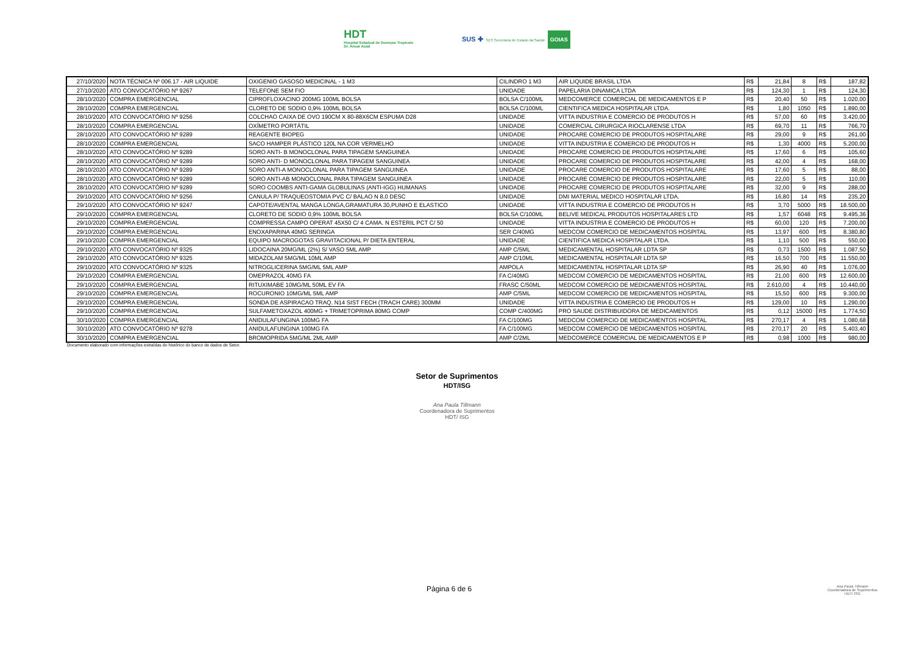HDT
Hospital Estadual de Doenças Tropicais
Dr. Anuar Auad
SUS ✚ SES Secretaria de Estado da Saúde GOIAS
| 27/10/2020 | NOTA TÉCNICA Nº 006.17 - AIR LIQUIDE | OXIGENIO GASOSO MEDICINAL - 1 M3 | CILINDRO 1 M3 | AIR LIQUIDE BRASIL LTDA | R$ | 21,84 | 8 | R$ | 187,82 |
| 27/10/2020 | ATO CONVOCATÓRIO Nº 9267 | TELEFONE SEM FIO | UNIDADE | PAPELARIA DINAMICA LTDA | R$ | 124,30 | 1 | R$ | 124,30 |
| 28/10/2020 | COMPRA EMERGENCIAL | CIPROFLOXACINO 200MG 100ML BOLSA | BOLSA C/100ML | MEDCOMERCE COMERCIAL DE MEDICAMENTOS E P | R$ | 20,40 | 50 | R$ | 1.020,00 |
| 28/10/2020 | COMPRA EMERGENCIAL | CLORETO DE SODIO 0,9% 100ML BOLSA | BOLSA C/100ML | CIENTIFICA MEDICA HOSPITALAR LTDA. | R$ | 1,80 | 1050 | R$ | 1.890,00 |
| 28/10/2020 | ATO CONVOCATÓRIO Nº 9256 | COLCHAO CAIXA DE OVO 190CM X 80-88X6CM ESPUMA D28 | UNIDADE | VITTA INDUSTRIA E COMERCIO DE PRODUTOS H | R$ | 57,00 | 60 | R$ | 3.420,00 |
| 28/10/2020 | COMPRA EMERGENCIAL | OXÍMETRO PORTÁTIL | UNIDADE | COMERCIAL CIRURGICA RIOCLARENSE LTDA | R$ | 69,70 | 11 | R$ | 766,70 |
| 28/10/2020 | ATO CONVOCATÓRIO Nº 9289 | REAGENTE BIOPEG | UNIDADE | PROCARE COMERCIO DE PRODUTOS HOSPITALARE | R$ | 29,00 | 9 | R$ | 261,00 |
| 28/10/2020 | COMPRA EMERGENCIAL | SACO HAMPER PLÁSTICO 120L NA COR VERMELHO | UNIDADE | VITTA INDUSTRIA E COMERCIO DE PRODUTOS H | R$ | 1,30 | 4000 | R$ | 5.200,00 |
| 28/10/2020 | ATO CONVOCATÓRIO Nº 9289 | SORO ANTI- B MONOCLONAL PARA TIPAGEM SANGUINEA | UNIDADE | PROCARE COMERCIO DE PRODUTOS HOSPITALARE | R$ | 17,60 | 6 | R$ | 105,60 |
| 28/10/2020 | ATO CONVOCATÓRIO Nº 9289 | SORO ANTI- D MONOCLONAL PARA TIPAGEM SANGUINEA | UNIDADE | PROCARE COMERCIO DE PRODUTOS HOSPITALARE | R$ | 42,00 | 4 | R$ | 168,00 |
| 28/10/2020 | ATO CONVOCATÓRIO Nº 9289 | SORO ANTI-A MONOCLONAL PARA TIPAGEM SANGUINEA | UNIDADE | PROCARE COMERCIO DE PRODUTOS HOSPITALARE | R$ | 17,60 | 5 | R$ | 88,00 |
| 28/10/2020 | ATO CONVOCATÓRIO Nº 9289 | SORO ANTI-AB MONOCLONAL PARA TIPAGEM SANGUINEA | UNIDADE | PROCARE COMERCIO DE PRODUTOS HOSPITALARE | R$ | 22,00 | 5 | R$ | 110,00 |
| 28/10/2020 | ATO CONVOCATÓRIO Nº 9289 | SORO COOMBS ANTI-GAMA GLOBULINAS (ANTI-IGG) HUMANAS | UNIDADE | PROCARE COMERCIO DE PRODUTOS HOSPITALARE | R$ | 32,00 | 9 | R$ | 288,00 |
| 29/10/2020 | ATO CONVOCATÓRIO Nº 9256 | CANULA P/ TRAQUEOSTOMIA PVC C/ BALAO N 8,0 DESC | UNIDADE | DMI MATERIAL MEDICO HOSPITALAR LTDA. | R$ | 16,80 | 14 | R$ | 235,20 |
| 29/10/2020 | ATO CONVOCATÓRIO Nº 9247 | CAPOTE/AVENTAL MANGA LONGA,GRAMATURA 30,PUNHO E ELASTICO | UNIDADE | VITTA INDUSTRIA E COMERCIO DE PRODUTOS H | R$ | 3,70 | 5000 | R$ | 18.500,00 |
| 29/10/2020 | COMPRA EMERGENCIAL | CLORETO DE SODIO 0,9% 100ML BOLSA | BOLSA C/100ML | BELIVE MEDICAL PRODUTOS HOSPITALARES LTD | R$ | 1,57 | 6048 | R$ | 9.495,36 |
| 29/10/2020 | COMPRA EMERGENCIAL | COMPRESSA CAMPO OPERAT 45X50 C/ 4 CAMA. N ESTERIL PCT C/ 50 | UNIDADE | VITTA INDUSTRIA E COMERCIO DE PRODUTOS H | R$ | 60,00 | 120 | R$ | 7.200,00 |
| 29/10/2020 | COMPRA EMERGENCIAL | ENOXAPARINA 40MG SERINGA | SER C/40MG | MEDCOM COMERCIO DE MEDICAMENTOS HOSPITAL | R$ | 13,97 | 600 | R$ | 8.380,80 |
| 29/10/2020 | COMPRA EMERGENCIAL | EQUIPO MACROGOTAS GRAVITACIONAL P/ DIETA ENTERAL | UNIDADE | CIENTIFICA MEDICA HOSPITALAR LTDA. | R$ | 1,10 | 500 | R$ | 550,00 |
| 29/10/2020 | ATO CONVOCATÓRIO Nº 9325 | LIDOCAINA 20MG/ML (2%) S/ VASO 5ML AMP | AMP C/5ML | MEDICAMENTAL HOSPITALAR LDTA SP | R$ | 0,73 | 1500 | R$ | 1.087,50 |
| 29/10/2020 | ATO CONVOCATÓRIO Nº 9325 | MIDAZOLAM 5MG/ML 10ML AMP | AMP C/10ML | MEDICAMENTAL HOSPITALAR LDTA SP | R$ | 16,50 | 700 | R$ | 11.550,00 |
| 29/10/2020 | ATO CONVOCATÓRIO Nº 9325 | NITROGLICERINA 5MG/ML 5ML AMP | AMPOLA | MEDICAMENTAL HOSPITALAR LDTA SP | R$ | 26,90 | 40 | R$ | 1.076,00 |
| 29/10/2020 | COMPRA EMERGENCIAL | OMEPRAZOL 40MG FA | FA C/40MG | MEDCOM COMERCIO DE MEDICAMENTOS HOSPITAL | R$ | 21,00 | 600 | R$ | 12.600,00 |
| 29/10/2020 | COMPRA EMERGENCIAL | RITUXIMABE 10MG/ML 50ML EV FA | FRASC C/50ML | MEDCOM COMERCIO DE MEDICAMENTOS HOSPITAL | R$ | 2.610,00 | 4 | R$ | 10.440,00 |
| 29/10/2020 | COMPRA EMERGENCIAL | ROCURONIO 10MG/ML 5ML AMP | AMP C/5ML | MEDCOM COMERCIO DE MEDICAMENTOS HOSPITAL | R$ | 15,50 | 600 | R$ | 9.300,00 |
| 29/10/2020 | COMPRA EMERGENCIAL | SONDA DE ASPIRACAO TRAQ. N14 SIST FECH (TRACH CARE) 300MM | UNIDADE | VITTA INDUSTRIA E COMERCIO DE PRODUTOS H | R$ | 129,00 | 10 | R$ | 1.290,00 |
| 29/10/2020 | COMPRA EMERGENCIAL | SULFAMETOXAZOL 400MG + TRIMETOPRIMA 80MG COMP | COMP C/400MG | PRO SAUDE DISTRIBUIDORA DE MEDICAMENTOS | R$ | 0,12 | 15000 | R$ | 1.774,50 |
| 30/10/2020 | COMPRA EMERGENCIAL | ANIDULAFUNGINA 100MG FA | FA C/100MG | MEDCOM COMERCIO DE MEDICAMENTOS HOSPITAL | R$ | 270,17 | 4 | R$ | 1.080,68 |
| 30/10/2020 | ATO CONVOCATÓRIO Nº 9278 | ANIDULAFUNGINA 100MG FA | FA C/100MG | MEDCOM COMERCIO DE MEDICAMENTOS HOSPITAL | R$ | 270,17 | 20 | R$ | 5.403,40 |
| 30/10/2020 | COMPRA EMERGENCIAL | BROMOPRIDA 5MG/ML 2ML AMP | AMP C/2ML | MEDCOMERCE COMERCIAL DE MEDICAMENTOS E P | R$ | 0,98 | 1000 | R$ | 980,00 |
Documento elaborado com informações extraídas do histórico do banco de dados de Setor.
Setor de Suprimentos
HDT/ISG
Ana Paula Tillmann
Coordenadora de Suprimentos
HDT/ ISG
Página 6 de 6 Ana Paula Tillmann
Coordenadora de Suprimentos
HDT/ ISG